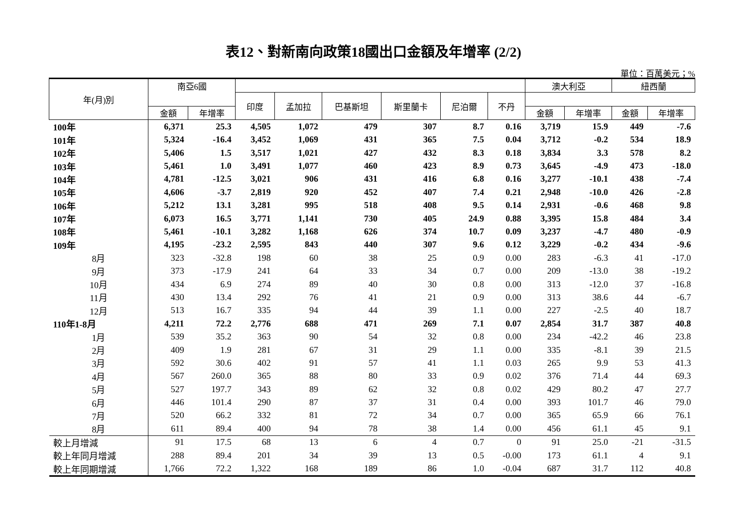表12、對新南向政策18國出口金額及年增率 (2/2)
單位：百萬美元；%
| 年(月)別 | 南亞6國 | | | | | | | | 澳大利亞 | | 紐西蘭 | |
| --- | --- | --- | --- | --- | --- | --- | --- | --- | --- | --- | --- | --- |
| | | | 印度 | 孟加拉 | 巴基斯坦 | 斯里蘭卡 | 尼泊爾 | 不丹 | | | | |
| | 金額 | 年增率 | | | | | | | 金額 | 年增率 | 金額 | 年增率 |
| 100年 | 6,371 | 25.3 | 4,505 | 1,072 | 479 | 307 | 8.7 | 0.16 | 3,719 | 15.9 | 449 | -7.6 |
| 101年 | 5,324 | -16.4 | 3,452 | 1,069 | 431 | 365 | 7.5 | 0.04 | 3,712 | -0.2 | 534 | 18.9 |
| 102年 | 5,406 | 1.5 | 3,517 | 1,021 | 427 | 432 | 8.3 | 0.18 | 3,834 | 3.3 | 578 | 8.2 |
| 103年 | 5,461 | 1.0 | 3,491 | 1,077 | 460 | 423 | 8.9 | 0.73 | 3,645 | -4.9 | 473 | -18.0 |
| 104年 | 4,781 | -12.5 | 3,021 | 906 | 431 | 416 | 6.8 | 0.16 | 3,277 | -10.1 | 438 | -7.4 |
| 105年 | 4,606 | -3.7 | 2,819 | 920 | 452 | 407 | 7.4 | 0.21 | 2,948 | -10.0 | 426 | -2.8 |
| 106年 | 5,212 | 13.1 | 3,281 | 995 | 518 | 408 | 9.5 | 0.14 | 2,931 | -0.6 | 468 | 9.8 |
| 107年 | 6,073 | 16.5 | 3,771 | 1,141 | 730 | 405 | 24.9 | 0.88 | 3,395 | 15.8 | 484 | 3.4 |
| 108年 | 5,461 | -10.1 | 3,282 | 1,168 | 626 | 374 | 10.7 | 0.09 | 3,237 | -4.7 | 480 | -0.9 |
| 109年 | 4,195 | -23.2 | 2,595 | 843 | 440 | 307 | 9.6 | 0.12 | 3,229 | -0.2 | 434 | -9.6 |
| 8月 | 323 | -32.8 | 198 | 60 | 38 | 25 | 0.9 | 0.00 | 283 | -6.3 | 41 | -17.0 |
| 9月 | 373 | -17.9 | 241 | 64 | 33 | 34 | 0.7 | 0.00 | 209 | -13.0 | 38 | -19.2 |
| 10月 | 434 | 6.9 | 274 | 89 | 40 | 30 | 0.8 | 0.00 | 313 | -12.0 | 37 | -16.8 |
| 11月 | 430 | 13.4 | 292 | 76 | 41 | 21 | 0.9 | 0.00 | 313 | 38.6 | 44 | -6.7 |
| 12月 | 513 | 16.7 | 335 | 94 | 44 | 39 | 1.1 | 0.00 | 227 | -2.5 | 40 | 18.7 |
| 110年1-8月 | 4,211 | 72.2 | 2,776 | 688 | 471 | 269 | 7.1 | 0.07 | 2,854 | 31.7 | 387 | 40.8 |
| 1月 | 539 | 35.2 | 363 | 90 | 54 | 32 | 0.8 | 0.00 | 234 | -42.2 | 46 | 23.8 |
| 2月 | 409 | 1.9 | 281 | 67 | 31 | 29 | 1.1 | 0.00 | 335 | -8.1 | 39 | 21.5 |
| 3月 | 592 | 30.6 | 402 | 91 | 57 | 41 | 1.1 | 0.03 | 265 | 9.9 | 53 | 41.3 |
| 4月 | 567 | 260.0 | 365 | 88 | 80 | 33 | 0.9 | 0.02 | 376 | 71.4 | 44 | 69.3 |
| 5月 | 527 | 197.7 | 343 | 89 | 62 | 32 | 0.8 | 0.02 | 429 | 80.2 | 47 | 27.7 |
| 6月 | 446 | 101.4 | 290 | 87 | 37 | 31 | 0.4 | 0.00 | 393 | 101.7 | 46 | 79.0 |
| 7月 | 520 | 66.2 | 332 | 81 | 72 | 34 | 0.7 | 0.00 | 365 | 65.9 | 66 | 76.1 |
| 8月 | 611 | 89.4 | 400 | 94 | 78 | 38 | 1.4 | 0.00 | 456 | 61.1 | 45 | 9.1 |
| 較上月增減 | 91 | 17.5 | 68 | 13 | 6 | 4 | 0.7 | 0 | 91 | 25.0 | -21 | -31.5 |
| 較上年同月增減 | 288 | 89.4 | 201 | 34 | 39 | 13 | 0.5 | -0.00 | 173 | 61.1 | 4 | 9.1 |
| 較上年同期增減 | 1,766 | 72.2 | 1,322 | 168 | 189 | 86 | 1.0 | -0.04 | 687 | 31.7 | 112 | 40.8 |